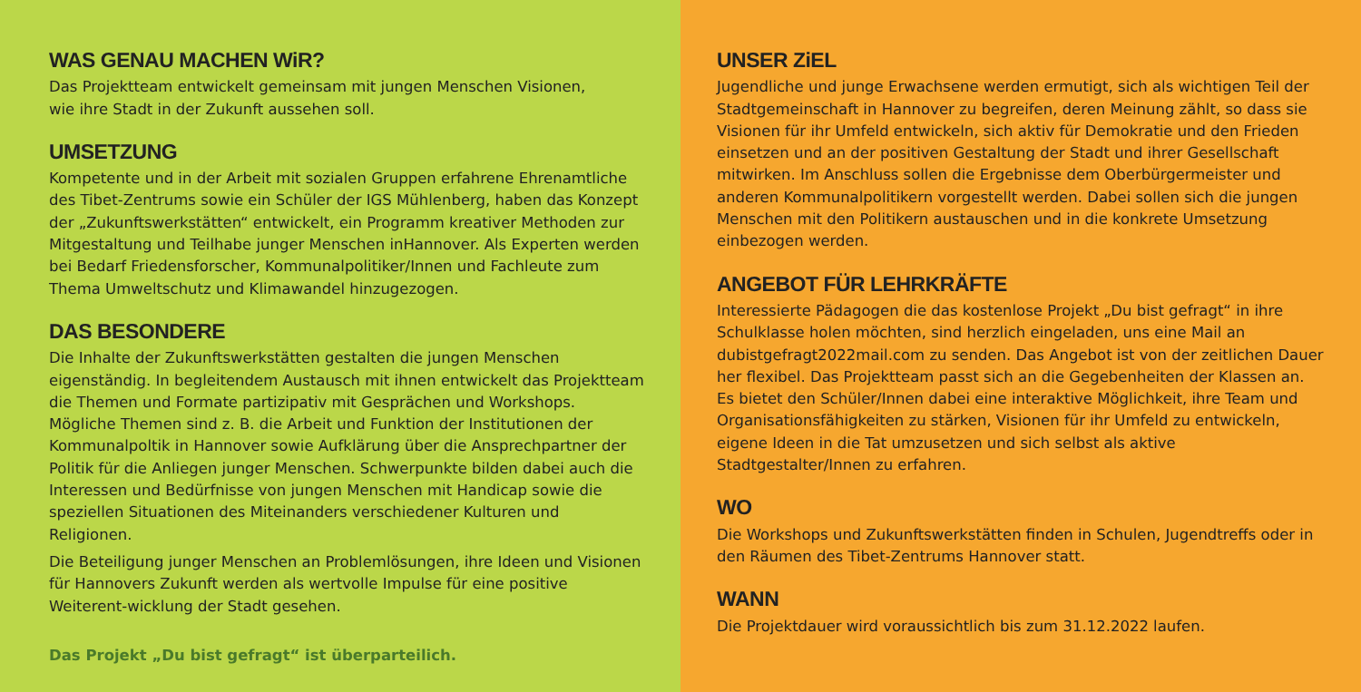WAS GENAU MACHEN WiR?
Das Projektteam entwickelt gemeinsam mit jungen Menschen Visionen,
wie ihre Stadt in der Zukunft aussehen soll.
UMSETZUNG
Kompetente und in der Arbeit mit sozialen Gruppen erfahrene Ehrenamtliche des Tibet-Zentrums sowie ein Schüler der IGS Mühlenberg, haben das Konzept der „Zukunftswerkstätten“ entwickelt, ein Programm kreativer Methoden zur Mitgestaltung und Teilhabe junger Menschen inHannover. Als Experten werden bei Bedarf Friedensforscher, Kommunalpolitiker/Innen und Fachleute zum Thema Umweltschutz und Klimawandel hinzugezogen.
DAS BESONDERE
Die Inhalte der Zukunftswerkstätten gestalten die jungen Menschen eigenständig. In begleitendem Austausch mit ihnen entwickelt das Projektteam die Themen und Formate partizipativ mit Gesprächen und Workshops.
Mögliche Themen sind z. B. die Arbeit und Funktion der Institutionen der Kommunalpoltik in Hannover sowie Aufklärung über die Ansprechpartner der Politik für die Anliegen junger Menschen. Schwerpunkte bilden dabei auch die Interessen und Bedürfnisse von jungen Menschen mit Handicap sowie die speziellen Situationen des Miteinanders verschiedener Kulturen und Religionen.
Die Beteiligung junger Menschen an Problemlösungen, ihre Ideen und Visionen für Hannovers Zukunft werden als wertvolle Impulse für eine positive Weiterent-wicklung der Stadt gesehen.
Das Projekt „Du bist gefragt“ ist überparteilich.
UNSER ZiEL
Jugendliche und junge Erwachsene werden ermutigt, sich als wichtigen Teil der Stadtgemeinschaft in Hannover zu begreifen, deren Meinung zählt, so dass sie Visionen für ihr Umfeld entwickeln, sich aktiv für Demokratie und den Frieden einsetzen und an der positiven Gestaltung der Stadt und ihrer Gesellschaft mitwirken. Im Anschluss sollen die Ergebnisse dem Oberbürgermeister und anderen Kommunalpolitikern vorgestellt werden. Dabei sollen sich die jungen Menschen mit den Politikern austauschen und in die konkrete Umsetzung einbezogen werden.
ANGEBOT FÜR LEHRKRÄFTE
Interessierte Pädagogen die das kostenlose Projekt „Du bist gefragt“ in ihre Schulklasse holen möchten, sind herzlich eingeladen, uns eine Mail an dubistgefragt2022mail.com zu senden. Das Angebot ist von der zeitlichen Dauer her flexibel. Das Projektteam passt sich an die Gegebenheiten der Klassen an. Es bietet den Schüler/Innen dabei eine interaktive Möglichkeit, ihre Team und Organisationsfähigkeiten zu stärken, Visionen für ihr Umfeld zu entwickeln, eigene Ideen in die Tat umzusetzen und sich selbst als aktive Stadtgestalter/Innen zu erfahren.
WO
Die Workshops und Zukunftswerkstätten finden in Schulen, Jugendtreffs oder in den Räumen des Tibet-Zentrums Hannover statt.
WANN
Die Projektdauer wird voraussichtlich bis zum 31.12.2022 laufen.